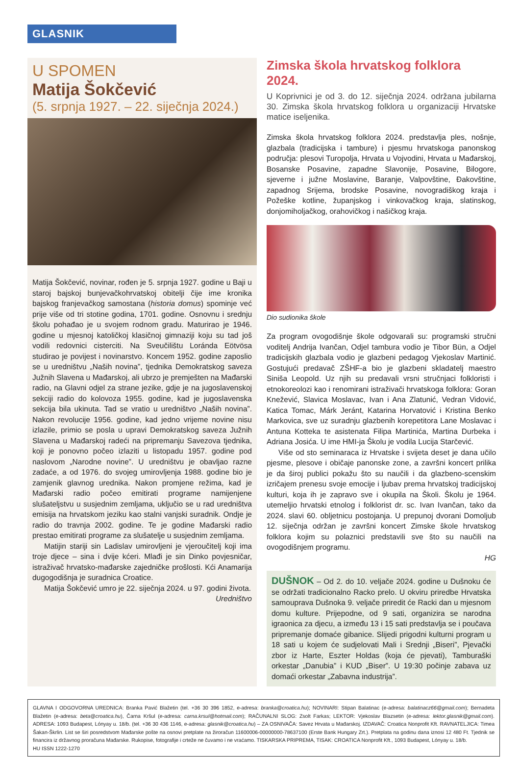GLASNIK
U SPOMEN
Matija Šokčević
(5. srpnja 1927. – 22. siječnja 2024.)
Matija Šokčević, novinar, rođen je 5. srpnja 1927. godine u Baji u staroj bajskoj bunjevačkohrvatskoj obitelji čije ime kronika bajskog franjevačkog samostana (historia domus) spominje već prije više od tri stotine godina, 1701. godine. Osnovnu i srednju školu pohađao je u svojem rodnom gradu. Maturirao je 1946. godine u mjesnoj katoličkoj klasičnoj gimnaziji koju su tad još vodili redovnici cisterciti. Na Sveučilištu Loránda Eötvösa studirao je povijest i novinarstvo. Koncem 1952. godine zaposlio se u uredništvu „Naših novina”, tjednika Demokratskog saveza Južnih Slavena u Mađarskoj, ali ubrzo je premješten na Mađarski radio, na Glavni odjel za strane jezike, gdje je na jugoslavenskoj sekciji radio do kolovoza 1955. godine, kad je jugoslavenska sekcija bila ukinuta. Tad se vratio u uredništvo „Naših novina”. Nakon revolucije 1956. godine, kad jedno vrijeme novine nisu izlazile, primio se posla u upravi Demokratskog saveza Južnih Slavena u Mađarskoj radeći na pripremanju Savezova tjednika, koji je ponovno počeo izlaziti u listopadu 1957. godine pod naslovom „Narodne novine”. U uredništvu je obavljao razne zadaće, a od 1976. do svojeg umirovljenja 1988. godine bio je zamjenik glavnog urednika. Nakon promjene režima, kad je Mađarski radio počeo emitirati programe namijenjene slušateljstvu u susjednim zemljama, uključio se u rad uredništva emisija na hrvatskom jeziku kao stalni vanjski suradnik. Ondje je radio do travnja 2002. godine. Te je godine Mađarski radio prestao emitirati programe za slušatelje u susjednim zemljama.
Matijin stariji sin Ladislav umirovljeni je vjeroučitelj koji ima troje djece – sina i dvije kćeri. Mlađi je sin Dinko povjesničar, istraživač hrvatsko-mađarske zajedničke prošlosti. Kći Anamarija dugogodišnja je suradnica Croatice.
Matija Šokčević umro je 22. siječnja 2024. u 97. godini života.
Uredništvo
Zimska škola hrvatskog folklora 2024.
U Koprivnici je od 3. do 12. siječnja 2024. održana jubilarna 30. Zimska škola hrvatskog folklora u organizaciji Hrvatske matice iseljenika.
Zimska škola hrvatskog folklora 2024. predstavlja ples, nošnje, glazbala (tradicijska i tambure) i pjesmu hrvatskoga panonskog područja: plesovi Turopolja, Hrvata u Vojvodini, Hrvata u Mađarskoj, Bosanske Posavine, zapadne Slavonije, Posavine, Bilogore, sjeverne i južne Moslavine, Baranje, Valpovštine, Đakovštine, zapadnog Srijema, brodske Posavine, novogradiškog kraja i Požeške kotline, županjskog i vinkovačkog kraja, slatinskog, donjomiholjačkog, orahovičkog i našičkog kraja.
Dio sudionika škole
Za program ovogodišnje škole odgovarali su: programski stručni voditelj Andrija Ivančan, Odjel tambura vodio je Tibor Bün, a Odjel tradicijskih glazbala vodio je glazbeni pedagog Vjekoslav Martinić. Gostujući predavač ZŠHF-a bio je glazbeni skladatelj maestro Siniša Leopold. Uz njih su predavali vrsni stručnjaci folkloristi i etnokoreolozi kao i renomirani istraživači hrvatskoga folklora: Goran Knežević, Slavica Moslavac, Ivan i Ana Zlatunić, Vedran Vidović, Katica Tomac, Márk Jeránt, Katarina Horvatović i Kristina Benko Markovica, sve uz suradnju glazbenih korepetitora Lane Moslavac i Antuna Kotteka te asistenata Filipa Martinića, Martina Durbeka i Adriana Josića. U ime HMI-ja Školu je vodila Lucija Starčević.
Više od sto seminaraca iz Hrvatske i svijeta deset je dana učilo pjesme, plesove i običaje panonske zone, a završni koncert prilika je da široj publici pokažu što su naučili i da glazbeno-scenskim izričajem prenesu svoje emocije i ljubav prema hrvatskoj tradicijskoj kulturi, koja ih je zapravo sve i okupila na Školi. Školu je 1964. utemeljio hrvatski etnolog i folklorist dr. sc. Ivan Ivančan, tako da 2024. slavi 60. obljetnicu postojanja. U prepunoj dvorani Domoljub 12. siječnja održan je završni koncert Zimske škole hrvatskog folklora kojim su polaznici predstavili sve što su naučili na ovogodišnjem programu.
HG
DUŠNOK – Od 2. do 10. veljače 2024. godine u Dušnoku će se održati tradicionalno Racko prelo. U okviru priredbe Hrvatska samouprava Dušnoka 9. veljače priredit će Racki dan u mjesnom domu kulture. Prijepodne, od 9 sati, organizira se narodna igraonica za djecu, a između 13 i 15 sati predstavlja se i poučava pripremanje domaće gibanice. Slijedi prigodni kulturni program u 18 sati u kojem će sudjelovati Mali i Srednji „Biseri”, Pjevački zbor iz Harte, Eszter Holdas (koja će pjevati), Tamburaški orkestar „Danubia” i KUD „Biser”. U 19:30 počinje zabava uz domaći orkestar „Zabavna industrija”.
GLAVNA I ODGOVORNA UREDNICA: Branka Pavić Blažetin (tel. +36 30 396 1852, e-adresa: branka@croatica.hu); NOVINARI: Stipan Balatinac (e-adresa: balatinacz66@gmail.com); Bernadeta Blažetin (e-adresa: beta@croatica.hu), Čarna Kršul (e-adresa: carna.krsul@hotmail.com); RAČUNALNI SLOG: Zsolt Farkas; LEKTOR: Vjekoslav Blazsetin (e-adresa: lektor.glasnik@gmail.com). ADRESA: 1093 Budapest, Lónyay u. 18/b. (tel. +36 30 436 1146, e-adresa: glasnik@croatica.hu) – ZA OSNIVAČA: Savez Hrvata u Mađarskoj. IZDAVAČ: Croatica Nonprofit Kft. RAVNATELJICA: Timea Šakan-Škrlin. List se širi posredstvom Mađarske pošte na osnovi pretplate na žiroračun 11600006-00000000-78637100 (Erste Bank Hungary Zrt.). Pretplata na godinu dana iznosi 12 480 Ft. Tjednik se financira iz državnog proračuna Mađarske. Rukopise, fotografije i crteže ne čuvamo i ne vraćamo. TISKARSKA PRIPREMA, TISAK: CROATICA Nonprofit Kft., 1093 Budapest, Lónyay u. 18/b.
HU ISSN 1222-1270